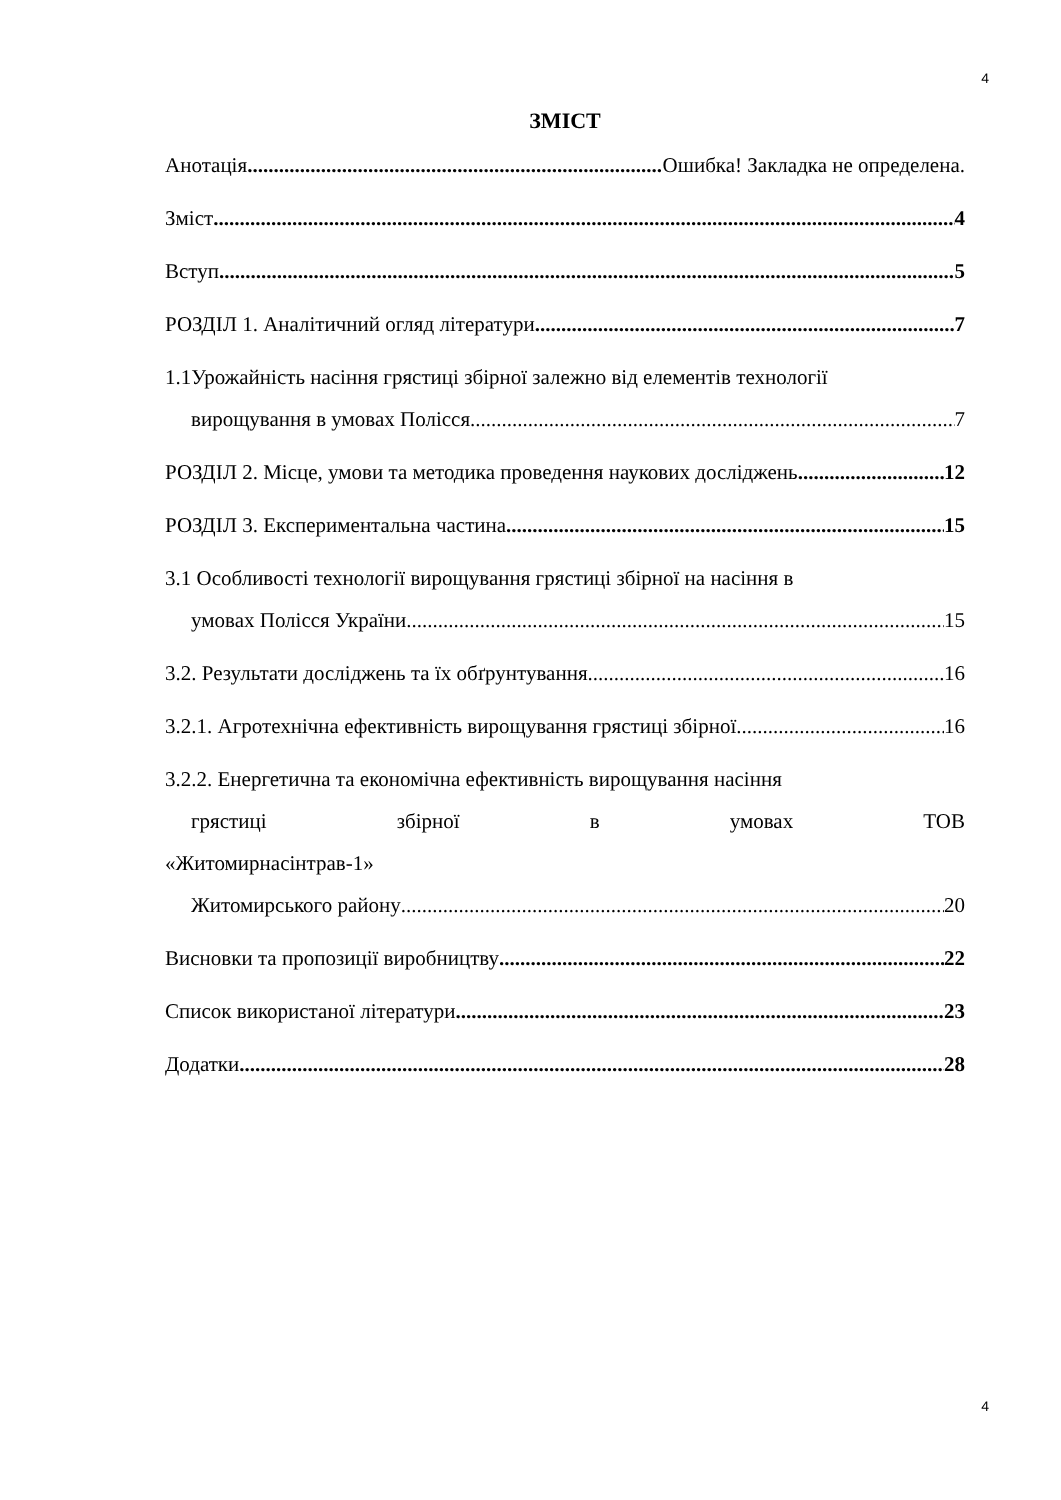4
ЗМІСТ
Анотація Ошибка! Закладка не определена.
Зміст 4
Вступ 5
РОЗДІЛ 1. Аналітичний огляд літератури 7
1.1Урожайність насіння грястиці збірної залежно від елементів технології
вирощування в умовах Полісся 7
РОЗДІЛ 2. Місце, умови та методика проведення наукових досліджень 12
РОЗДІЛ 3. Експериментальна частина 15
3.1 Особливості технології вирощування грястиці збірної на насіння в
умовах Полісся України 15
3.2. Результати досліджень та їх обґрунтування 16
3.2.1. Агротехнічна ефективність вирощування грястиці збірної 16
3.2.2. Енергетична та економічна ефективність вирощування насіння
грястиці збірної в умовах ТОВ «Житомирнасінтрав-1»
Житомирського району 20
Висновки та пропозиції виробництву 22
Список використаної літератури 23
Додатки 28
4